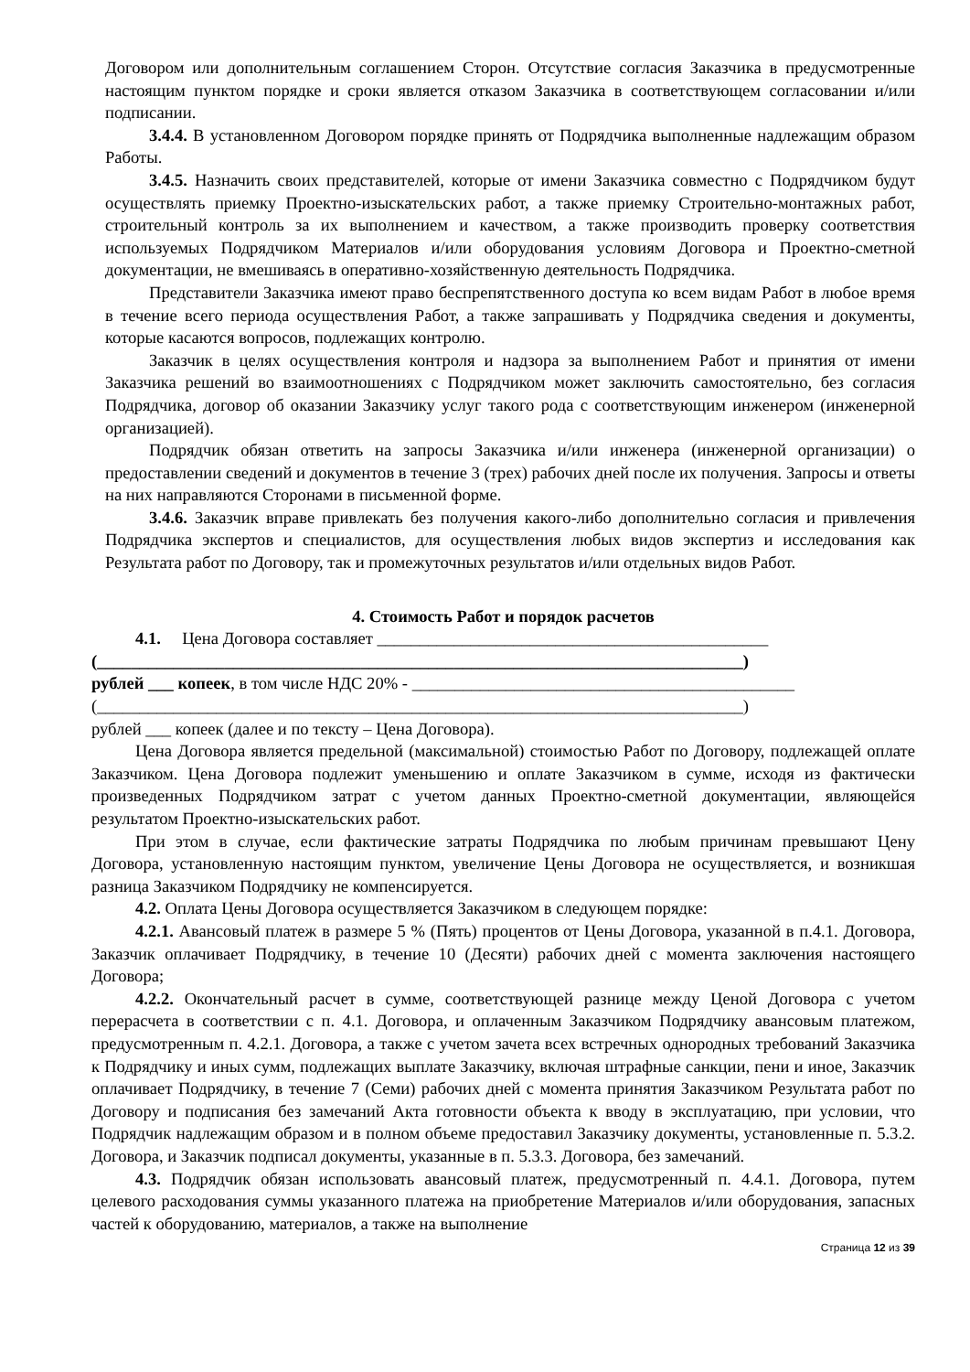Договором или дополнительным соглашением Сторон. Отсутствие согласия Заказчика в предусмотренные настоящим пунктом порядке и сроки является отказом Заказчика в соответствующем согласовании и/или подписании.
3.4.4. В установленном Договором порядке принять от Подрядчика выполненные надлежащим образом Работы.
3.4.5. Назначить своих представителей, которые от имени Заказчика совместно с Подрядчиком будут осуществлять приемку Проектно-изыскательских работ, а также приемку Строительно-монтажных работ, строительный контроль за их выполнением и качеством, а также производить проверку соответствия используемых Подрядчиком Материалов и/или оборудования условиям Договора и Проектно-сметной документации, не вмешиваясь в оперативно-хозяйственную деятельность Подрядчика.
Представители Заказчика имеют право беспрепятственного доступа ко всем видам Работ в любое время в течение всего периода осуществления Работ, а также запрашивать у Подрядчика сведения и документы, которые касаются вопросов, подлежащих контролю.
Заказчик в целях осуществления контроля и надзора за выполнением Работ и принятия от имени Заказчика решений во взаимоотношениях с Подрядчиком может заключить самостоятельно, без согласия Подрядчика, договор об оказании Заказчику услуг такого рода с соответствующим инженером (инженерной организацией).
Подрядчик обязан ответить на запросы Заказчика и/или инженера (инженерной организации) о предоставлении сведений и документов в течение 3 (трех) рабочих дней после их получения. Запросы и ответы на них направляются Сторонами в письменной форме.
3.4.6. Заказчик вправе привлекать без получения какого-либо дополнительно согласия и привлечения Подрядчика экспертов и специалистов, для осуществления любых видов экспертиз и исследования как Результата работ по Договору, так и промежуточных результатов и/или отдельных видов Работ.
4. Стоимость Работ и порядок расчетов
4.1. Цена Договора составляет ______________________________________________
(____________________________________________________________________________)
рублей ___ копеек, в том числе НДС 20% - _____________________________________________
(____________________________________________________________________________)
рублей ___ копеек (далее и по тексту – Цена Договора).
Цена Договора является предельной (максимальной) стоимостью Работ по Договору, подлежащей оплате Заказчиком. Цена Договора подлежит уменьшению и оплате Заказчиком в сумме, исходя из фактически произведенных Подрядчиком затрат с учетом данных Проектно-сметной документации, являющейся результатом Проектно-изыскательских работ.
При этом в случае, если фактические затраты Подрядчика по любым причинам превышают Цену Договора, установленную настоящим пунктом, увеличение Цены Договора не осуществляется, и возникшая разница Заказчиком Подрядчику не компенсируется.
4.2. Оплата Цены Договора осуществляется Заказчиком в следующем порядке:
4.2.1. Авансовый платеж в размере 5 % (Пять) процентов от Цены Договора, указанной в п.4.1. Договора, Заказчик оплачивает Подрядчику, в течение 10 (Десяти) рабочих дней с момента заключения настоящего Договора;
4.2.2. Окончательный расчет в сумме, соответствующей разнице между Ценой Договора с учетом перерасчета в соответствии с п. 4.1. Договора, и оплаченным Заказчиком Подрядчику авансовым платежом, предусмотренным п. 4.2.1. Договора, а также с учетом зачета всех встречных однородных требований Заказчика к Подрядчику и иных сумм, подлежащих выплате Заказчику, включая штрафные санкции, пени и иное, Заказчик оплачивает Подрядчику, в течение 7 (Семи) рабочих дней с момента принятия Заказчиком Результата работ по Договору и подписания без замечаний Акта готовности объекта к вводу в эксплуатацию, при условии, что Подрядчик надлежащим образом и в полном объеме предоставил Заказчику документы, установленные п. 5.3.2. Договора, и Заказчик подписал документы, указанные в п. 5.3.3. Договора, без замечаний.
4.3. Подрядчик обязан использовать авансовый платеж, предусмотренный п. 4.4.1. Договора, путем целевого расходования суммы указанного платежа на приобретение Материалов и/или оборудования, запасных частей к оборудованию, материалов, а также на выполнение
Страница 12 из 39